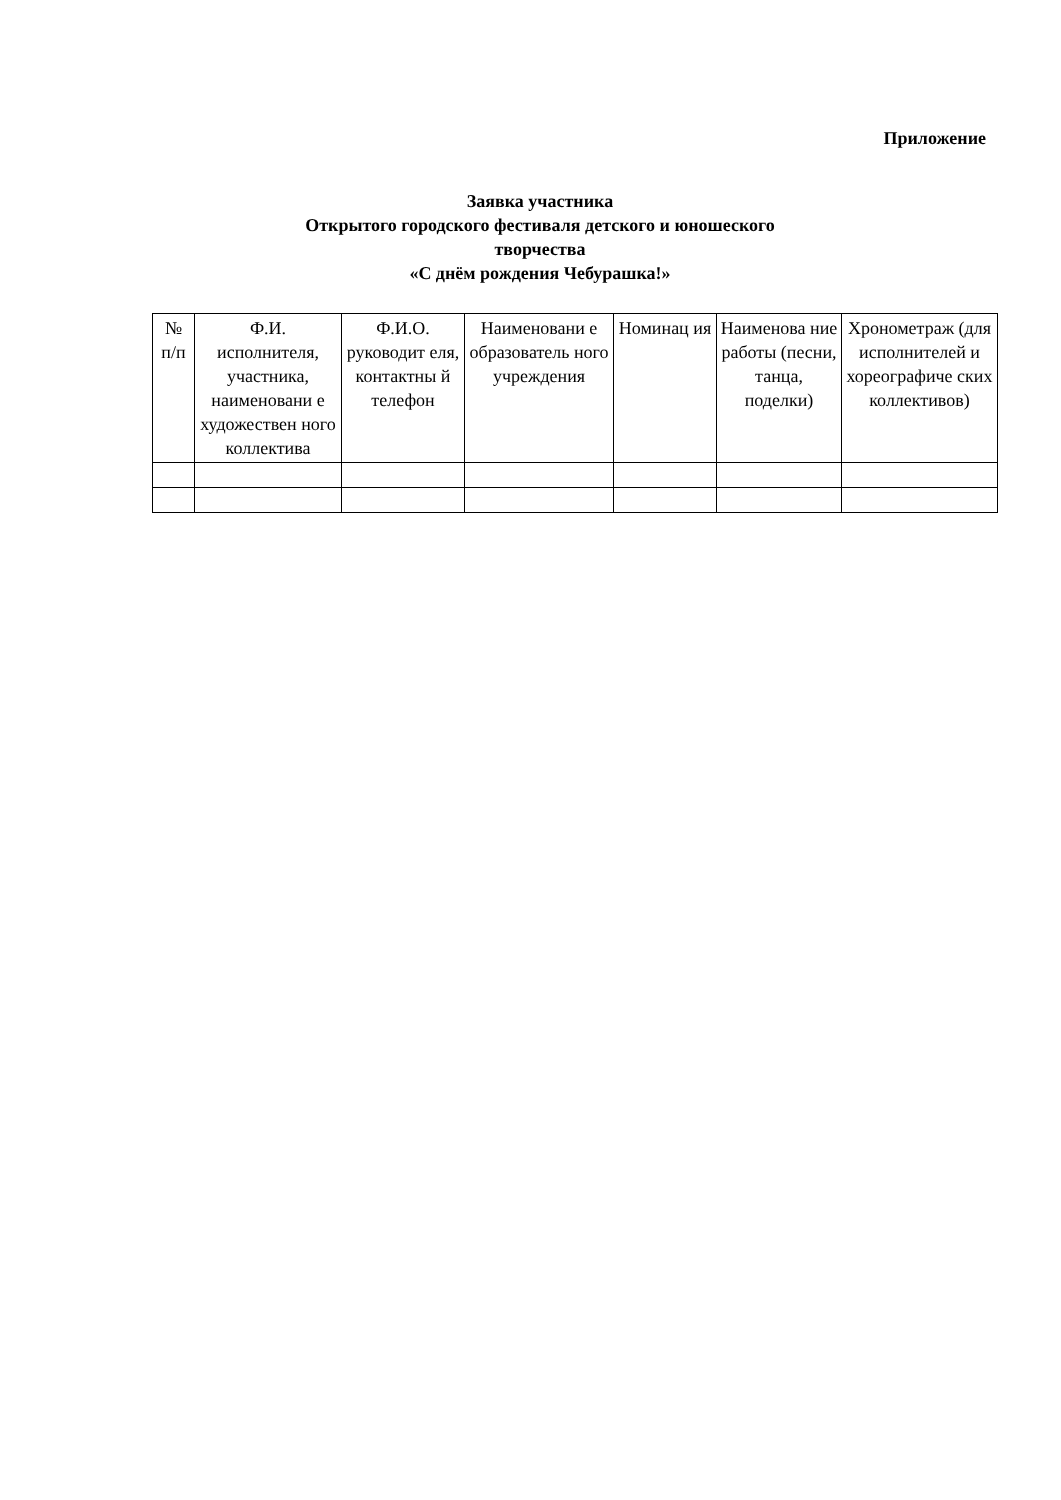Приложение
Заявка участника
Открытого городского фестиваля детского и юношеского творчества
«С днём рождения Чебурашка!»
| № п/п | Ф.И. исполнителя, участника, наименовани е художествен ного коллектива | Ф.И.О. руководит еля, контактны й телефон | Наименовани е образователь ного учреждения | Номинац ия | Наименова ние работы (песни, танца, поделки) | Хронометраж (для исполнителей и хореографиче ских коллективов) |
| --- | --- | --- | --- | --- | --- | --- |